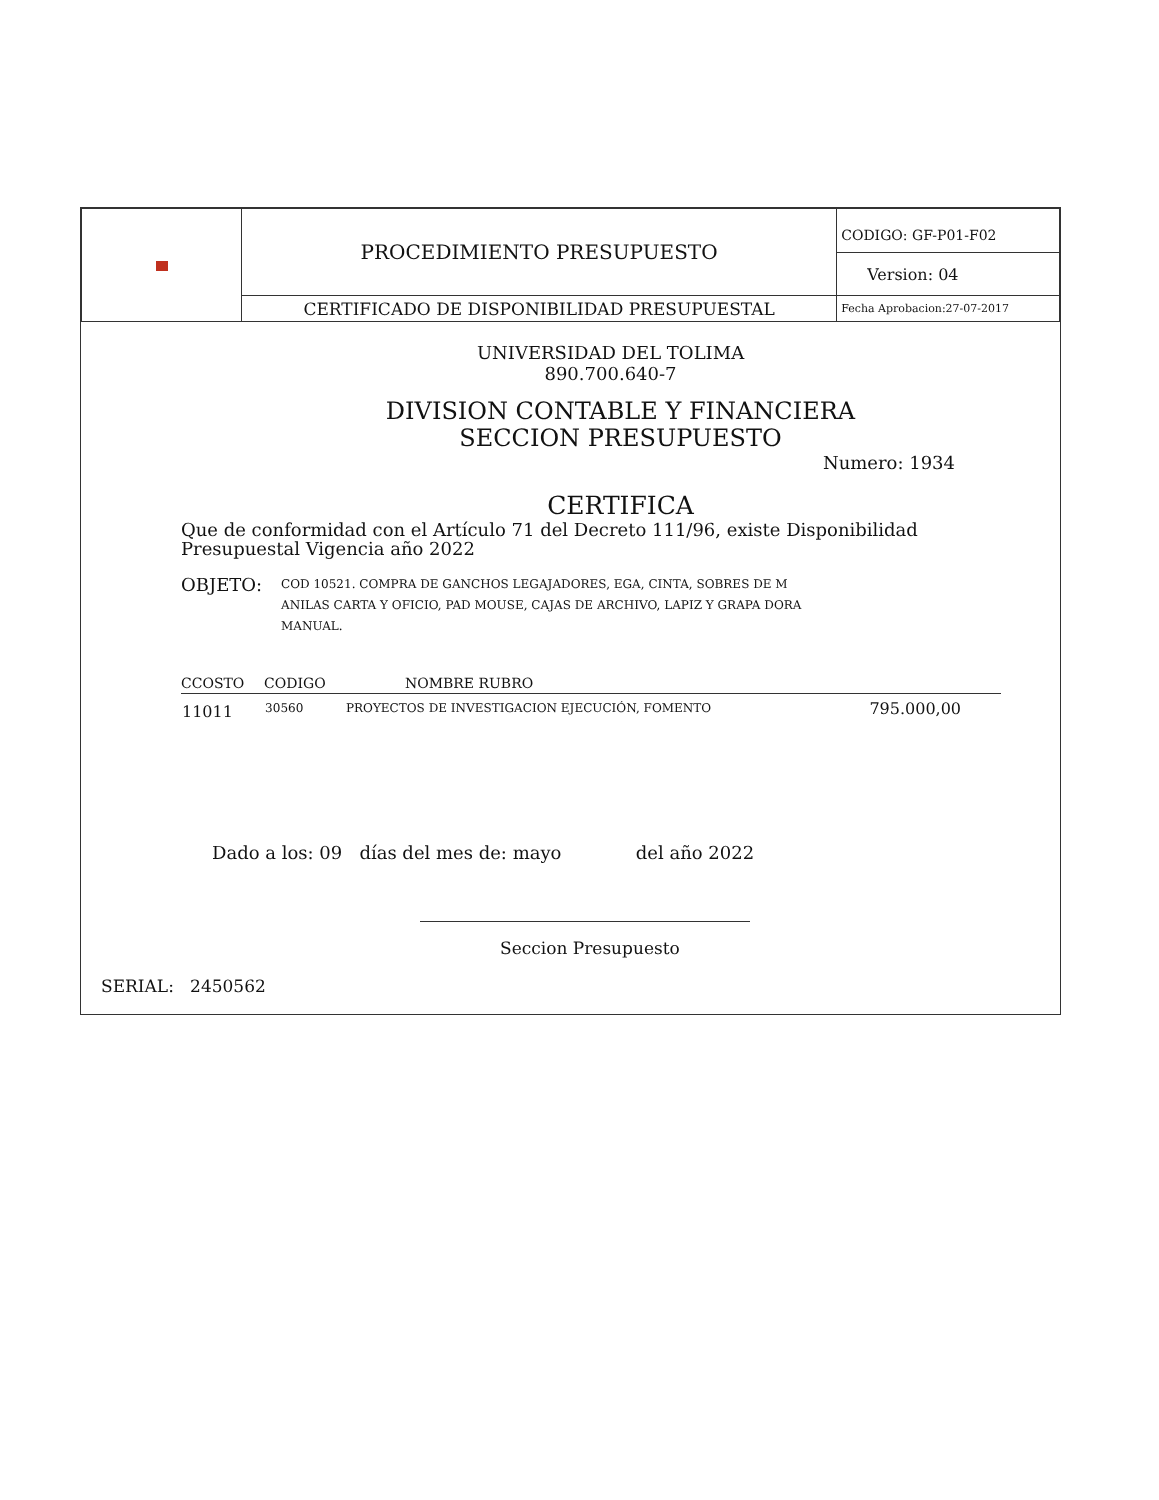| | PROCEDIMIENTO PRESUPUESTO | CODIGO: GF-P01-F02 |
| | | Version: 04 |
| | CERTIFICADO DE DISPONIBILIDAD PRESUPUESTAL | Fecha Aprobacion:27-07-2017 |
UNIVERSIDAD DEL TOLIMA
890.700.640-7
DIVISION CONTABLE Y FINANCIERA
SECCION PRESUPUESTO
Numero: 1934
CERTIFICA
Que de conformidad con el Artículo 71 del Decreto 111/96, existe Disponibilidad Presupuestal Vigencia año 2022
OBJETO:
COD 10521. COMPRA DE GANCHOS LEGAJADORES, EGA, CINTA, SOBRES DE M ANILAS CARTA Y OFICIO, PAD MOUSE, CAJAS DE ARCHIVO, LAPIZ Y GRAPA DORA MANUAL.
| CCOSTO | CODIGO | NOMBRE RUBRO | |
| --- | --- | --- | --- |
| 11011 | 30560 | PROYECTOS DE INVESTIGACION EJECUCIÓN, FOMENTO | 795.000,00 |
Dado a los: 09 días del mes de: mayo del año 2022
Seccion Presupuesto
SERIAL: 2450562